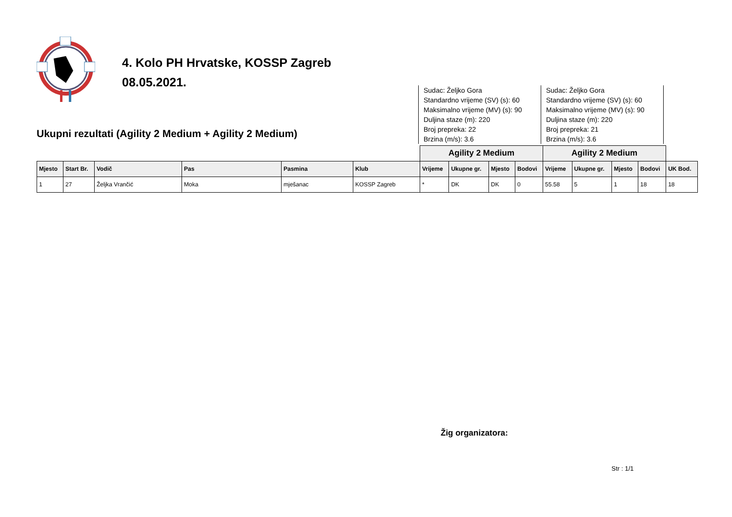4. Kolo PH Hrvatske, KOSSP Zagreb
08.05.2021.
Ukupni rezultati (Agility 2 Medium + Agility 2 Medium)
Sudac: Željko Gora
Standardno vrijeme (SV) (s): 60
Maksimalno vrijeme (MV) (s): 90
Duljina staze (m): 220
Broj prepreka: 22
Brzina (m/s): 3.6
Sudac: Željko Gora
Standardno vrijeme (SV) (s): 60
Maksimalno vrijeme (MV) (s): 90
Duljina staze (m): 220
Broj prepreka: 21
Brzina (m/s): 3.6
| | | | | | | Agility 2 Medium | | | | Agility 2 Medium | | | | |
| Mjesto | Start Br. | Vodič | Pas | Pasmina | Klub | Vrijeme | Ukupne gr. | Mjesto | Bodovi | Vrijeme | Ukupne gr. | Mjesto | Bodovi | UK Bod. |
| 1 | 27 | Željka Vrančić | Moka | mješanac | KOSSP Zagreb | * | DK | DK | 0 | 55.58 | 5 | 1 | 18 | 18 |
Žig organizatora:
Str : 1/1